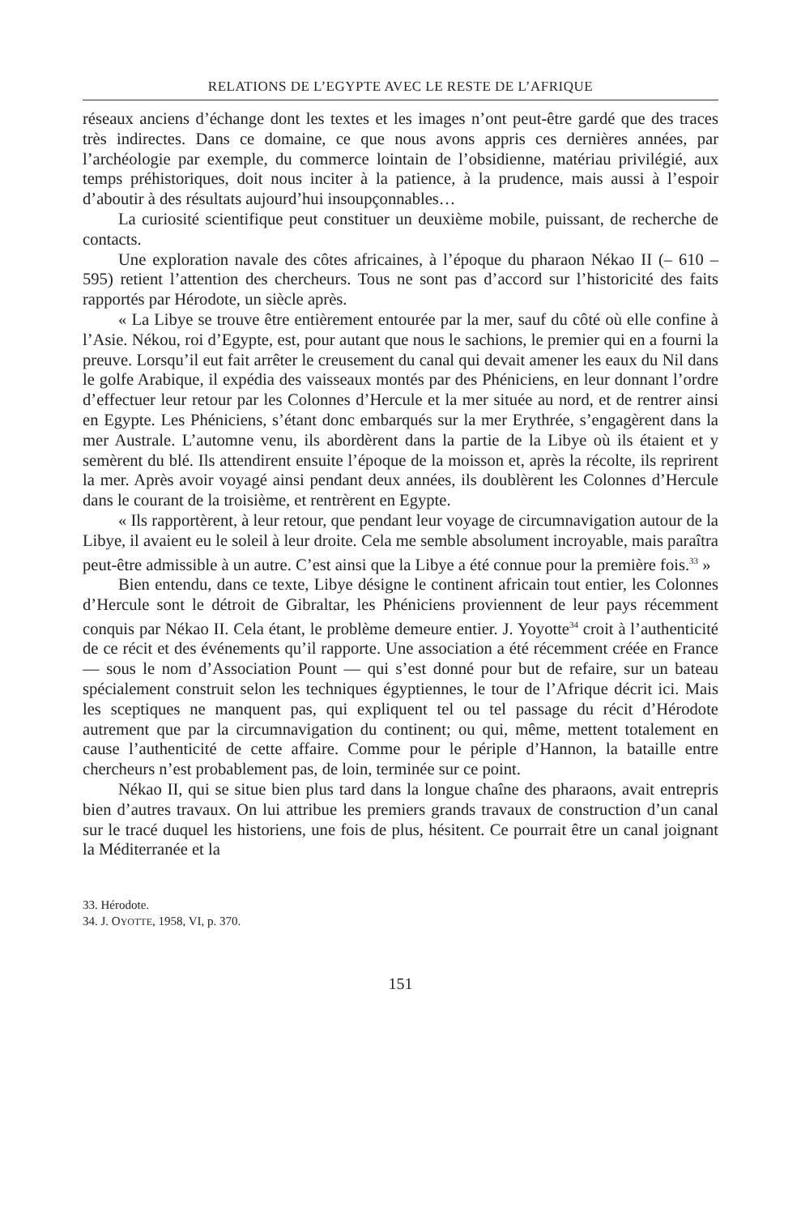RELATIONS DE L’EGYPTE AVEC LE RESTE DE L’AFRIQUE
réseaux anciens d’échange dont les textes et les images n’ont peut-être gardé que des traces très indirectes. Dans ce domaine, ce que nous avons appris ces dernières années, par l’archéologie par exemple, du commerce lointain de l’obsidienne, matériau privilégié, aux temps préhistoriques, doit nous inciter à la patience, à la prudence, mais aussi à l’espoir d’aboutir à des résultats aujourd’hui insoupçonnables…
La curiosité scientifique peut constituer un deuxième mobile, puissant, de recherche de contacts.
Une exploration navale des côtes africaines, à l’époque du pharaon Nékao II (– 610 – 595) retient l’attention des chercheurs. Tous ne sont pas d’accord sur l’historicité des faits rapportés par Hérodote, un siècle après.
« La Libye se trouve être entièrement entourée par la mer, sauf du côté où elle confine à l’Asie. Nékou, roi d’Egypte, est, pour autant que nous le sachions, le premier qui en a fourni la preuve. Lorsqu’il eut fait arrêter le creusement du canal qui devait amener les eaux du Nil dans le golfe Arabique, il expédia des vaisseaux montés par des Phéniciens, en leur donnant l’ordre d’effectuer leur retour par les Colonnes d’Hercule et la mer située au nord, et de rentrer ainsi en Egypte. Les Phéniciens, s’étant donc embarqués sur la mer Erythrée, s’engagèrent dans la mer Australe. L’automne venu, ils abordèrent dans la partie de la Libye où ils étaient et y semèrent du blé. Ils attendirent ensuite l’époque de la moisson et, après la récolte, ils reprirent la mer. Après avoir voyagé ainsi pendant deux années, ils doublèrent les Colonnes d’Hercule dans le courant de la troisième, et rentrèrent en Egypte.
« Ils rapportèrent, à leur retour, que pendant leur voyage de circumnavigation autour de la Libye, il avaient eu le soleil à leur droite. Cela me semble absolument incroyable, mais paraîtra peut-être admissible à un autre. C’est ainsi que la Libye a été connue pour la première fois.<sup>33</sup> »
Bien entendu, dans ce texte, Libye désigne le continent africain tout entier, les Colonnes d’Hercule sont le détroit de Gibraltar, les Phéniciens proviennent de leur pays récemment conquis par Nékao II. Cela étant, le problème demeure entier. J. Yoyotte<sup>34</sup> croit à l’authenticité de ce récit et des événements qu’il rapporte. Une association a été récemment créée en France — sous le nom d’Association Pount — qui s’est donné pour but de refaire, sur un bateau spécialement construit selon les techniques égyptiennes, le tour de l’Afrique décrit ici. Mais les sceptiques ne manquent pas, qui expliquent tel ou tel passage du récit d’Hérodote autrement que par la circumnavigation du continent; ou qui, même, mettent totalement en cause l’authenticité de cette affaire. Comme pour le périple d’Hannon, la bataille entre chercheurs n’est probablement pas, de loin, terminée sur ce point.
Nékao II, qui se situe bien plus tard dans la longue chaîne des pharaons, avait entrepris bien d’autres travaux. On lui attribue les premiers grands travaux de construction d’un canal sur le tracé duquel les historiens, une fois de plus, hésitent. Ce pourrait être un canal joignant la Méditerranée et la
33. Hérodote.
34. J. OYOTTE, 1958, VI, p. 370.
151